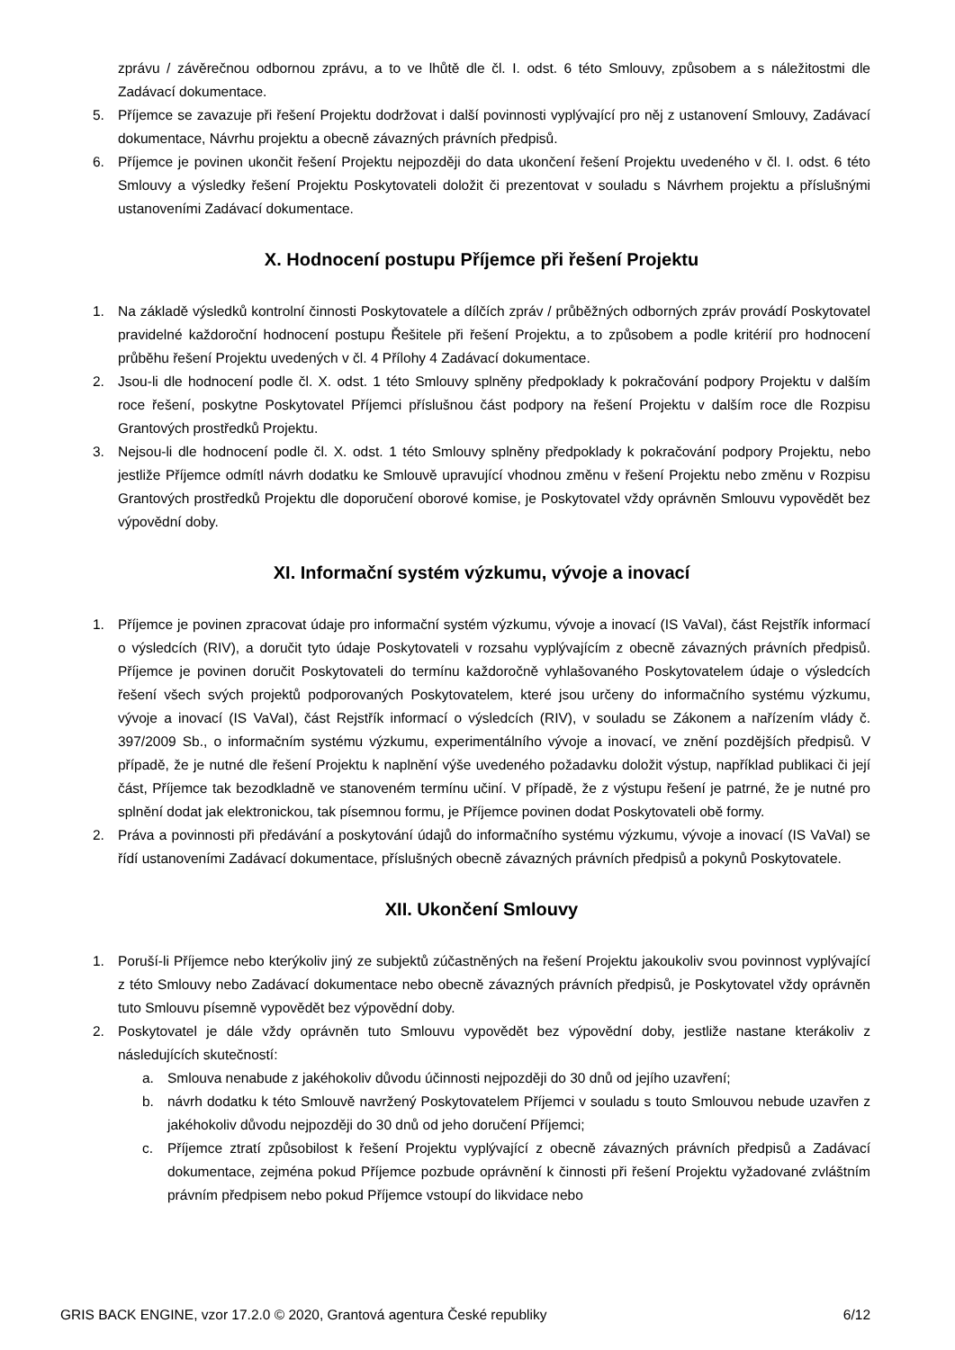zprávu / závěrečnou odbornou zprávu, a to ve lhůtě dle čl. I. odst. 6 této Smlouvy, způsobem a s náležitostmi dle Zadávací dokumentace.
5. Příjemce se zavazuje při řešení Projektu dodržovat i další povinnosti vyplývající pro něj z ustanovení Smlouvy, Zadávací dokumentace, Návrhu projektu a obecně závazných právních předpisů.
6. Příjemce je povinen ukončit řešení Projektu nejpozději do data ukončení řešení Projektu uvedeného v čl. I. odst. 6 této Smlouvy a výsledky řešení Projektu Poskytovateli doložit či prezentovat v souladu s Návrhem projektu a příslušnými ustanoveními Zadávací dokumentace.
X. Hodnocení postupu Příjemce při řešení Projektu
1. Na základě výsledků kontrolní činnosti Poskytovatele a dílčích zpráv / průběžných odborných zpráv provádí Poskytovatel pravidelné každoroční hodnocení postupu Řešitele při řešení Projektu, a to způsobem a podle kritérií pro hodnocení průběhu řešení Projektu uvedených v čl. 4 Přílohy 4 Zadávací dokumentace.
2. Jsou-li dle hodnocení podle čl. X. odst. 1 této Smlouvy splněny předpoklady k pokračování podpory Projektu v dalším roce řešení, poskytne Poskytovatel Příjemci příslušnou část podpory na řešení Projektu v dalším roce dle Rozpisu Grantových prostředků Projektu.
3. Nejsou-li dle hodnocení podle čl. X. odst. 1 této Smlouvy splněny předpoklady k pokračování podpory Projektu, nebo jestliže Příjemce odmítl návrh dodatku ke Smlouvě upravující vhodnou změnu v řešení Projektu nebo změnu v Rozpisu Grantových prostředků Projektu dle doporučení oborové komise, je Poskytovatel vždy oprávněn Smlouvu vypovědět bez výpovědní doby.
XI. Informační systém výzkumu, vývoje a inovací
1. Příjemce je povinen zpracovat údaje pro informační systém výzkumu, vývoje a inovací (IS VaVaI), část Rejstřík informací o výsledcích (RIV), a doručit tyto údaje Poskytovateli v rozsahu vyplývajícím z obecně závazných právních předpisů. Příjemce je povinen doručit Poskytovateli do termínu každoročně vyhlašovaného Poskytovatelem údaje o výsledcích řešení všech svých projektů podporovaných Poskytovatelem, které jsou určeny do informačního systému výzkumu, vývoje a inovací (IS VaVaI), část Rejstřík informací o výsledcích (RIV), v souladu se Zákonem a nařízením vlády č. 397/2009 Sb., o informačním systému výzkumu, experimentálního vývoje a inovací, ve znění pozdějších předpisů. V případě, že je nutné dle řešení Projektu k naplnění výše uvedeného požadavku doložit výstup, například publikaci či její část, Příjemce tak bezodkladně ve stanoveném termínu učiní. V případě, že z výstupu řešení je patrné, že je nutné pro splnění dodat jak elektronickou, tak písemnou formu, je Příjemce povinen dodat Poskytovateli obě formy.
2. Práva a povinnosti při předávání a poskytování údajů do informačního systému výzkumu, vývoje a inovací (IS VaVaI) se řídí ustanoveními Zadávací dokumentace, příslušných obecně závazných právních předpisů a pokynů Poskytovatele.
XII. Ukončení Smlouvy
1. Poruší-li Příjemce nebo kterýkoliv jiný ze subjektů zúčastněných na řešení Projektu jakoukoliv svou povinnost vyplývající z této Smlouvy nebo Zadávací dokumentace nebo obecně závazných právních předpisů, je Poskytovatel vždy oprávněn tuto Smlouvu písemně vypovědět bez výpovědní doby.
2. Poskytovatel je dále vždy oprávněn tuto Smlouvu vypovědět bez výpovědní doby, jestliže nastane kterákoliv z následujících skutečností:
a. Smlouva nenabude z jakéhokoliv důvodu účinnosti nejpozději do 30 dnů od jejího uzavření;
b. návrh dodatku k této Smlouvě navržený Poskytovatelem Příjemci v souladu s touto Smlouvou nebude uzavřen z jakéhokoliv důvodu nejpozději do 30 dnů od jeho doručení Příjemci;
c. Příjemce ztratí způsobilost k řešení Projektu vyplývající z obecně závazných právních předpisů a Zadávací dokumentace, zejména pokud Příjemce pozbude oprávnění k činnosti při řešení Projektu vyžadované zvláštním právním předpisem nebo pokud Příjemce vstoupí do likvidace nebo
GRIS BACK ENGINE, vzor 17.2.0 © 2020, Grantová agentura České republiky 6/12